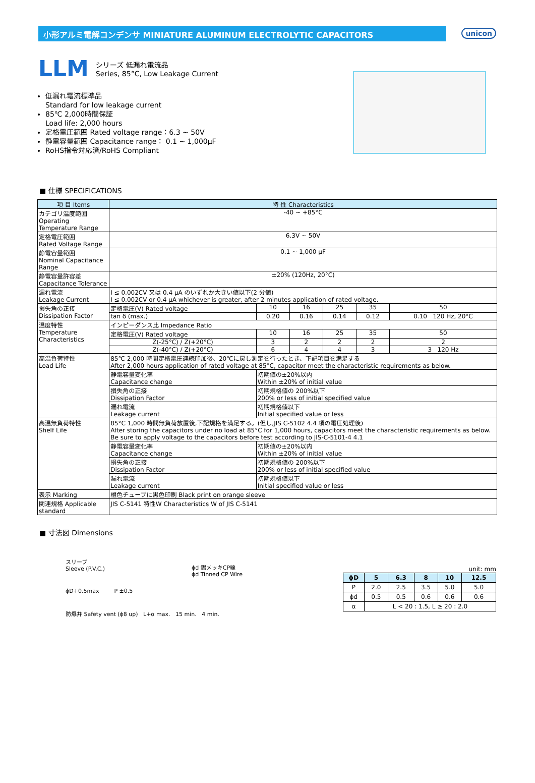小形アルミ電解コンデンサ MINIATURE ALUMINUM ELECTROLYTIC CAPACITORS
unicon
LLM
シリーズ 低漏れ電流品
Series, 85°C, Low Leakage Current
低漏れ電流標準品
Standard for low leakage current
85℃ 2,000時間保証
Load life: 2,000 hours
定格電圧範囲 Rated voltage range：6.3 ~ 50V
静電容量範囲 Capacitance range： 0.1 ~ 1,000µF
RoHS指令対応済/RoHS Compliant
■ 仕様 SPECIFICATIONS
| 項 目 Items | 特 性 Characteristics | | | | | |
| --- | --- | --- | --- | --- | --- | --- |
| カテゴリ温度範囲 Operating Temperature Range | -40 ~ +85°C | | | | | |
| 定格電圧範囲 Rated Voltage Range | 6.3V ~ 50V | | | | | |
| 静電容量範囲 Nominal Capacitance Range | 0.1 ~ 1,000 µF | | | | | |
| 静電容量許容差 Capacitance Tolerance | ±20% (120Hz, 20°C) | | | | | |
| 漏れ電流 Leakage Current | I ≤ 0.002CV 又は 0.4 µA のいずれか大きい値以下(2 分値) I ≤ 0.002CV or 0.4 µA whichever is greater, after 2 minutes application of rated voltage. | | | | | |
| 損失角の正接 Dissipation Factor | 定格電圧(V) Rated voltage | 10 | 16 | 25 | 35 | 50 |
| | tan δ (max.) | 0.20 | 0.16 | 0.14 | 0.12 | 0.10 120 Hz, 20°C |
| 温度特性 Temperature Characteristics | インピーダンス比 Impedance Ratio | | | | | |
| | 定格電圧(V) Rated voltage | 10 | 16 | 25 | 35 | 50 |
| | Z(-25°C) / Z(+20°C) | 3 | 2 | 2 | 2 | 2 |
| | Z(-40°C) / Z(+20°C) | 6 | 4 | 4 | 3 | 3 120 Hz |
| 高温負荷特性 Load Life | 85℃ 2,000 時間定格電圧連続印加後、20℃に戻し測定を行ったとき、下記項目を満足する After 2,000 hours application of rated voltage at 85°C, capacitor meet the characteristic requirements as below. | | | | | |
| | 静電容量変化率 Capacitance change | 初期値の±20%以内 Within ±20% of initial value | | | | |
| | 損失角の正接 Dissipation Factor | 初期規格値の 200%以下 200% or less of initial specified value | | | | |
| | 漏れ電流 Leakage current | 初期規格値以下 Initial specified value or less | | | | |
| 高温無負荷特性 Shelf Life | 85°C 1,000 時間無負荷放置後,下記規格を満足する。(但し,JIS C-5102 4.4 項の電圧処理後) After storing the capacitors under no load at 85°C for 1,000 hours, capacitors meet the characteristic requirements as below. Be sure to apply voltage to the capacitors before test according to JIS-C-5101-4 4.1 | | | | | |
| | 静電容量変化率 Capacitance change | 初期値の±20%以内 Within ±20% of initial value | | | | |
| | 損失角の正接 Dissipation Factor | 初期規格値の 200%以下 200% or less of initial specified value | | | | |
| | 漏れ電流 Leakage current | 初期規格値以下 Initial specified value or less | | | | |
| 表示 Marking | 橙色チューブに黒色印刷 Black print on orange sleeve | | | | | |
| 関連規格 Applicable standard | JIS C-5141 特性W Characteristics W of JIS C-5141 | | | | | |
■ 寸法図 Dimensions
スリーブ
Sleeve (P.V.C.)
ϕd 錫メッキCP線
ϕd Tinned CP Wire
ϕD+0.5max P ±0.5
防爆弁 Safety vent (ϕ8 up) L+α max. 15 min. 4 min.
unit: mm
| ϕD | 5 | 6.3 | 8 | 10 | 12.5 |
| --- | --- | --- | --- | --- | --- |
| P | 2.0 | 2.5 | 3.5 | 5.0 | 5.0 |
| ϕd | 0.5 | 0.5 | 0.6 | 0.6 | 0.6 |
| α | L < 20 : 1.5, L ≥ 20 : 2.0 | | | | |